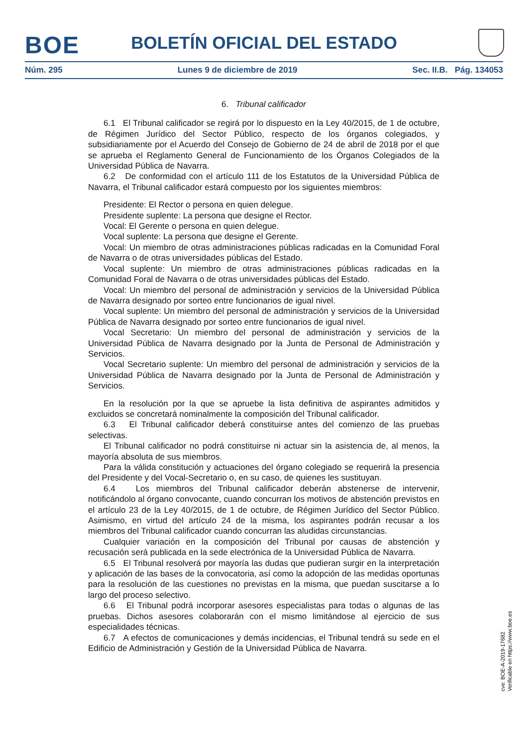BOE
BOLETÍN OFICIAL DEL ESTADO
Núm. 295 Lunes 9 de diciembre de 2019 Sec. II.B. Pág. 134053
6. Tribunal calificador
6.1 El Tribunal calificador se regirá por lo dispuesto en la Ley 40/2015, de 1 de octubre, de Régimen Jurídico del Sector Público, respecto de los órganos colegiados, y subsidiariamente por el Acuerdo del Consejo de Gobierno de 24 de abril de 2018 por el que se aprueba el Reglamento General de Funcionamiento de los Órganos Colegiados de la Universidad Pública de Navarra.
6.2 De conformidad con el artículo 111 de los Estatutos de la Universidad Pública de Navarra, el Tribunal calificador estará compuesto por los siguientes miembros:
Presidente: El Rector o persona en quien delegue.
Presidente suplente: La persona que designe el Rector.
Vocal: El Gerente o persona en quien delegue.
Vocal suplente: La persona que designe el Gerente.
Vocal: Un miembro de otras administraciones públicas radicadas en la Comunidad Foral de Navarra o de otras universidades públicas del Estado.
Vocal suplente: Un miembro de otras administraciones públicas radicadas en la Comunidad Foral de Navarra o de otras universidades públicas del Estado.
Vocal: Un miembro del personal de administración y servicios de la Universidad Pública de Navarra designado por sorteo entre funcionarios de igual nivel.
Vocal suplente: Un miembro del personal de administración y servicios de la Universidad Pública de Navarra designado por sorteo entre funcionarios de igual nivel.
Vocal Secretario: Un miembro del personal de administración y servicios de la Universidad Pública de Navarra designado por la Junta de Personal de Administración y Servicios.
Vocal Secretario suplente: Un miembro del personal de administración y servicios de la Universidad Pública de Navarra designado por la Junta de Personal de Administración y Servicios.
En la resolución por la que se apruebe la lista definitiva de aspirantes admitidos y excluidos se concretará nominalmente la composición del Tribunal calificador.
6.3 El Tribunal calificador deberá constituirse antes del comienzo de las pruebas selectivas.
El Tribunal calificador no podrá constituirse ni actuar sin la asistencia de, al menos, la mayoría absoluta de sus miembros.
Para la válida constitución y actuaciones del órgano colegiado se requerirá la presencia del Presidente y del Vocal-Secretario o, en su caso, de quienes les sustituyan.
6.4 Los miembros del Tribunal calificador deberán abstenerse de intervenir, notificándolo al órgano convocante, cuando concurran los motivos de abstención previstos en el artículo 23 de la Ley 40/2015, de 1 de octubre, de Régimen Jurídico del Sector Público. Asimismo, en virtud del artículo 24 de la misma, los aspirantes podrán recusar a los miembros del Tribunal calificador cuando concurran las aludidas circunstancias.
Cualquier variación en la composición del Tribunal por causas de abstención y recusación será publicada en la sede electrónica de la Universidad Pública de Navarra.
6.5 El Tribunal resolverá por mayoría las dudas que pudieran surgir en la interpretación y aplicación de las bases de la convocatoria, así como la adopción de las medidas oportunas para la resolución de las cuestiones no previstas en la misma, que puedan suscitarse a lo largo del proceso selectivo.
6.6 El Tribunal podrá incorporar asesores especialistas para todas o algunas de las pruebas. Dichos asesores colaborarán con el mismo limitándose al ejercicio de sus especialidades técnicas.
6.7 A efectos de comunicaciones y demás incidencias, el Tribunal tendrá su sede en el Edificio de Administración y Gestión de la Universidad Pública de Navarra.
cve: BOE-A-2019-17682
Verificable en https://www.boe.es